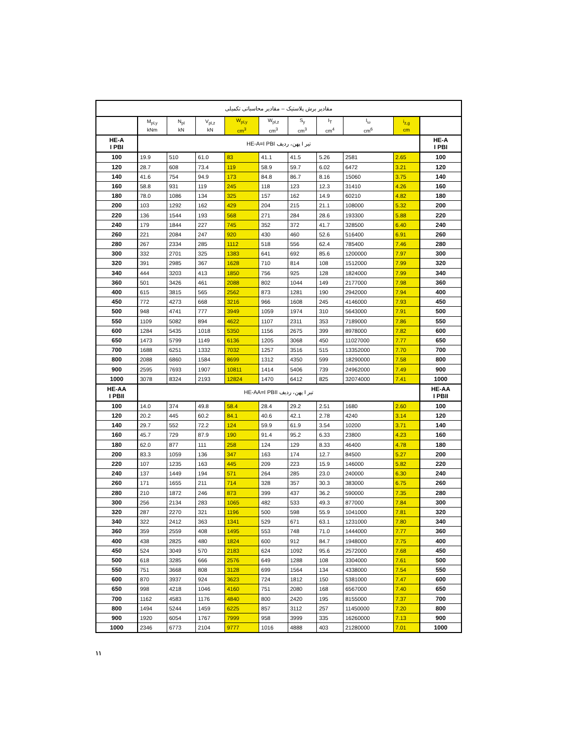| مقادیر برش پلاستیک – مقادیر محاسباتی تکمیلی | | | | | | | | | | |
| | M<sub>pl,y</sub> kNm | N<sub>pl</sub> kN | V<sub>pl,z</sub> kN | W<sub>pl,y</sub> cm<sup>3</sup> | W<sub>pl,z</sub> cm<sup>3</sup> | S<sub>y</sub> cm<sup>3</sup> | I<sub>T</sub> cm<sup>4</sup> | I<sub>ω</sub> cm<sup>6</sup> | i<sub>z,g</sub> cm | |
| HE-A I PBI | تیر I پهن، ردیف HE-A=I PBI | | | | | | | | | HE-A I PBI |
| 100 | 19.9 | 510 | 61.0 | 83 | 41.1 | 41.5 | 5.26 | 2581 | 2.65 | 100 |
| 120 | 28.7 | 608 | 73.4 | 119 | 58.9 | 59.7 | 6.02 | 6472 | 3.21 | 120 |
| 140 | 41.6 | 754 | 94.9 | 173 | 84.8 | 86.7 | 8.16 | 15060 | 3.75 | 140 |
| 160 | 58.8 | 931 | 119 | 245 | 118 | 123 | 12.3 | 31410 | 4.26 | 160 |
| 180 | 78.0 | 1086 | 134 | 325 | 157 | 162 | 14.9 | 60210 | 4.82 | 180 |
| 200 | 103 | 1292 | 162 | 429 | 204 | 215 | 21.1 | 108000 | 5.32 | 200 |
| 220 | 136 | 1544 | 193 | 568 | 271 | 284 | 28.6 | 193300 | 5.88 | 220 |
| 240 | 179 | 1844 | 227 | 745 | 352 | 372 | 41.7 | 328500 | 6.40 | 240 |
| 260 | 221 | 2084 | 247 | 920 | 430 | 460 | 52.6 | 516400 | 6.91 | 260 |
| 280 | 267 | 2334 | 285 | 1112 | 518 | 556 | 62.4 | 785400 | 7.46 | 280 |
| 300 | 332 | 2701 | 325 | 1383 | 641 | 692 | 85.6 | 1200000 | 7.97 | 300 |
| 320 | 391 | 2985 | 367 | 1628 | 710 | 814 | 108 | 1512000 | 7.99 | 320 |
| 340 | 444 | 3203 | 413 | 1850 | 756 | 925 | 128 | 1824000 | 7.99 | 340 |
| 360 | 501 | 3426 | 461 | 2088 | 802 | 1044 | 149 | 2177000 | 7.98 | 360 |
| 400 | 615 | 3815 | 565 | 2562 | 873 | 1281 | 190 | 2942000 | 7.94 | 400 |
| 450 | 772 | 4273 | 668 | 3216 | 966 | 1608 | 245 | 4146000 | 7.93 | 450 |
| 500 | 948 | 4741 | 777 | 3949 | 1059 | 1974 | 310 | 5643000 | 7.91 | 500 |
| 550 | 1109 | 5082 | 894 | 4622 | 1107 | 2311 | 353 | 7189000 | 7.86 | 550 |
| 600 | 1284 | 5435 | 1018 | 5350 | 1156 | 2675 | 399 | 8978000 | 7.82 | 600 |
| 650 | 1473 | 5799 | 1149 | 6136 | 1205 | 3068 | 450 | 11027000 | 7.77 | 650 |
| 700 | 1688 | 6251 | 1332 | 7032 | 1257 | 3516 | 515 | 13352000 | 7.70 | 700 |
| 800 | 2088 | 6860 | 1584 | 8699 | 1312 | 4350 | 599 | 18290000 | 7.58 | 800 |
| 900 | 2595 | 7693 | 1907 | 10811 | 1414 | 5406 | 739 | 24962000 | 7.49 | 900 |
| 1000 | 3078 | 8324 | 2193 | 12824 | 1470 | 6412 | 825 | 32074000 | 7.41 | 1000 |
| HE-AA I PBII | تیر I پهن، ردیف HE-AA=I PBII | | | | | | | | | HE-AA I PBII |
| 100 | 14.0 | 374 | 49.8 | 58.4 | 28.4 | 29.2 | 2.51 | 1680 | 2.60 | 100 |
| 120 | 20.2 | 445 | 60.2 | 84.1 | 40.6 | 42.1 | 2.78 | 4240 | 3.14 | 120 |
| 140 | 29.7 | 552 | 72.2 | 124 | 59.9 | 61.9 | 3.54 | 10200 | 3.71 | 140 |
| 160 | 45.7 | 729 | 87.9 | 190 | 91.4 | 95.2 | 6.33 | 23800 | 4.23 | 160 |
| 180 | 62.0 | 877 | 111 | 258 | 124 | 129 | 8.33 | 46400 | 4.78 | 180 |
| 200 | 83.3 | 1059 | 136 | 347 | 163 | 174 | 12.7 | 84500 | 5.27 | 200 |
| 220 | 107 | 1235 | 163 | 445 | 209 | 223 | 15.9 | 146000 | 5.82 | 220 |
| 240 | 137 | 1449 | 194 | 571 | 264 | 285 | 23.0 | 240000 | 6.30 | 240 |
| 260 | 171 | 1655 | 211 | 714 | 328 | 357 | 30.3 | 383000 | 6.75 | 260 |
| 280 | 210 | 1872 | 246 | 873 | 399 | 437 | 36.2 | 590000 | 7.35 | 280 |
| 300 | 256 | 2134 | 283 | 1065 | 482 | 533 | 49.3 | 877000 | 7.84 | 300 |
| 320 | 287 | 2270 | 321 | 1196 | 500 | 598 | 55.9 | 1041000 | 7.81 | 320 |
| 340 | 322 | 2412 | 363 | 1341 | 529 | 671 | 63.1 | 1231000 | 7.80 | 340 |
| 360 | 359 | 2559 | 408 | 1495 | 553 | 748 | 71.0 | 1444000 | 7.77 | 360 |
| 400 | 438 | 2825 | 480 | 1824 | 600 | 912 | 84.7 | 1948000 | 7.75 | 400 |
| 450 | 524 | 3049 | 570 | 2183 | 624 | 1092 | 95.6 | 2572000 | 7.68 | 450 |
| 500 | 618 | 3285 | 666 | 2576 | 649 | 1288 | 108 | 3304000 | 7.61 | 500 |
| 550 | 751 | 3668 | 808 | 3128 | 699 | 1564 | 134 | 4338000 | 7.54 | 550 |
| 600 | 870 | 3937 | 924 | 3623 | 724 | 1812 | 150 | 5381000 | 7.47 | 600 |
| 650 | 998 | 4218 | 1046 | 4160 | 751 | 2080 | 168 | 6567000 | 7.40 | 650 |
| 700 | 1162 | 4583 | 1176 | 4840 | 800 | 2420 | 195 | 8155000 | 7.37 | 700 |
| 800 | 1494 | 5244 | 1459 | 6225 | 857 | 3112 | 257 | 11450000 | 7.20 | 800 |
| 900 | 1920 | 6054 | 1767 | 7999 | 958 | 3999 | 335 | 16260000 | 7.13 | 900 |
| 1000 | 2346 | 6773 | 2104 | 9777 | 1016 | 4888 | 403 | 21280000 | 7.01 | 1000 |
۱۱